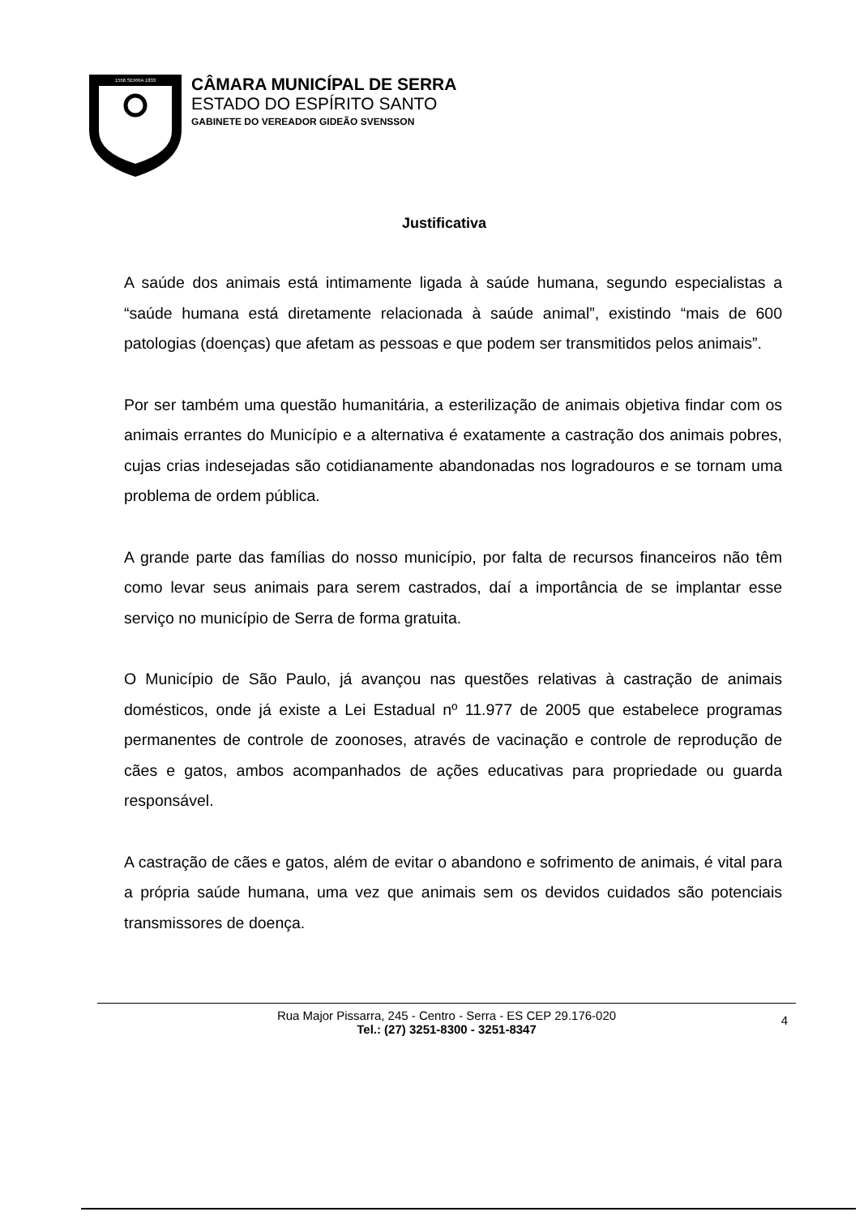1556 SERRA 1833
CÂMARA MUNICÍPAL DE SERRA
ESTADO DO ESPÍRITO SANTO
GABINETE DO VEREADOR GIDEÃO SVENSSON
Justificativa
A saúde dos animais está intimamente ligada à saúde humana, segundo especialistas a “saúde humana está diretamente relacionada à saúde animal”, existindo “mais de 600 patologias (doenças) que afetam as pessoas e que podem ser transmitidos pelos animais”.
Por ser também uma questão humanitária, a esterilização de animais objetiva findar com os animais errantes do Município e a alternativa é exatamente a castração dos animais pobres, cujas crias indesejadas são cotidianamente abandonadas nos logradouros e se tornam uma problema de ordem pública.
A grande parte das famílias do nosso município, por falta de recursos financeiros não têm como levar seus animais para serem castrados, daí a importância de se implantar esse serviço no município de Serra de forma gratuita.
O Município de São Paulo, já avançou nas questões relativas à castração de animais domésticos, onde já existe a Lei Estadual nº 11.977 de 2005 que estabelece programas permanentes de controle de zoonoses, através de vacinação e controle de reprodução de cães e gatos, ambos acompanhados de ações educativas para propriedade ou guarda responsável.
A castração de cães e gatos, além de evitar o abandono e sofrimento de animais, é vital para a própria saúde humana, uma vez que animais sem os devidos cuidados são potenciais transmissores de doença.
Rua Major Pissarra, 245 - Centro - Serra - ES CEP 29.176-020
Tel.: (27) 3251-8300 - 3251-8347
4